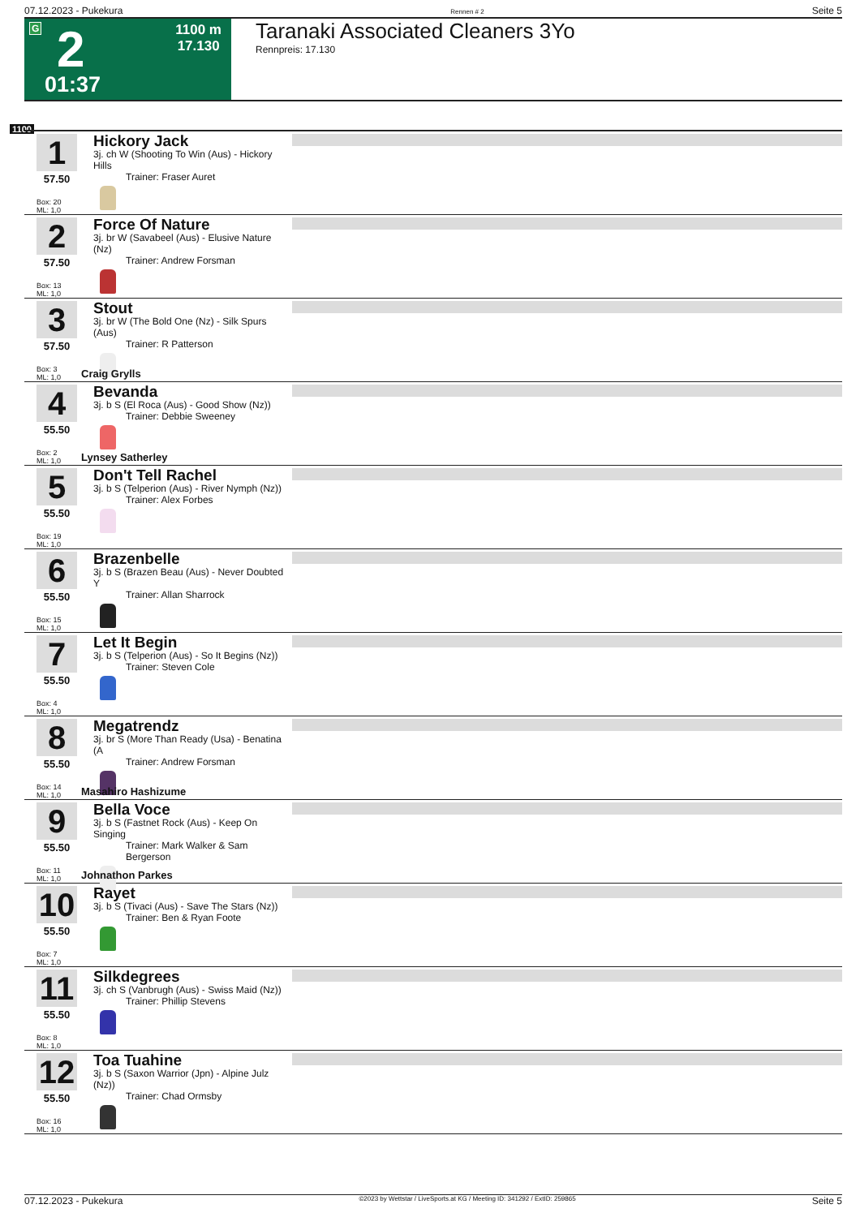07.12.2023 - Pukekura Rennen # 2 Seite 5
G 2
1100 m
17.130
01:37
Taranaki Associated Cleaners 3Yo
Rennpreis: 17.130
1100
1
57.50
Box: 20
ML: 1,0
Hickory Jack
3j. ch W (Shooting To Win (Aus) - Hickory Hills
Trainer: Fraser Auret
2
57.50
Box: 13
ML: 1,0
Force Of Nature
3j. br W (Savabeel (Aus) - Elusive Nature (Nz)
Trainer: Andrew Forsman
3
57.50
Box: 3
ML: 1,0
Stout
3j. br W (The Bold One (Nz) - Silk Spurs (Aus)
Trainer: R Patterson
Craig Grylls
4
55.50
Box: 2
ML: 1,0
Bevanda
3j. b S (El Roca (Aus) - Good Show (Nz))
Trainer: Debbie Sweeney
Lynsey Satherley
5
55.50
Box: 19
ML: 1,0
Don't Tell Rachel
3j. b S (Telperion (Aus) - River Nymph (Nz))
Trainer: Alex Forbes
6
55.50
Box: 15
ML: 1,0
Brazenbelle
3j. b S (Brazen Beau (Aus) - Never Doubted Y
Trainer: Allan Sharrock
7
55.50
Box: 4
ML: 1,0
Let It Begin
3j. b S (Telperion (Aus) - So It Begins (Nz))
Trainer: Steven Cole
8
55.50
Box: 14
ML: 1,0
Megatrendz
3j. br S (More Than Ready (Usa) - Benatina (A
Trainer: Andrew Forsman
Masahiro Hashizume
9
55.50
Box: 11
ML: 1,0
Bella Voce
3j. b S (Fastnet Rock (Aus) - Keep On Singing
Trainer: Mark Walker & Sam Bergerson
Johnathon Parkes
10
55.50
Box: 7
ML: 1,0
Rayet
3j. b S (Tivaci (Aus) - Save The Stars (Nz))
Trainer: Ben & Ryan Foote
11
55.50
Box: 8
ML: 1,0
Silkdegrees
3j. ch S (Vanbrugh (Aus) - Swiss Maid (Nz))
Trainer: Phillip Stevens
12
55.50
Box: 16
ML: 1,0
Toa Tuahine
3j. b S (Saxon Warrior (Jpn) - Alpine Julz (Nz))
Trainer: Chad Ormsby
07.12.2023 - Pukekura ©2023 by Wettstar / LiveSports.at KG / Meeting ID: 341292 / ExtID: 259865 Seite 5